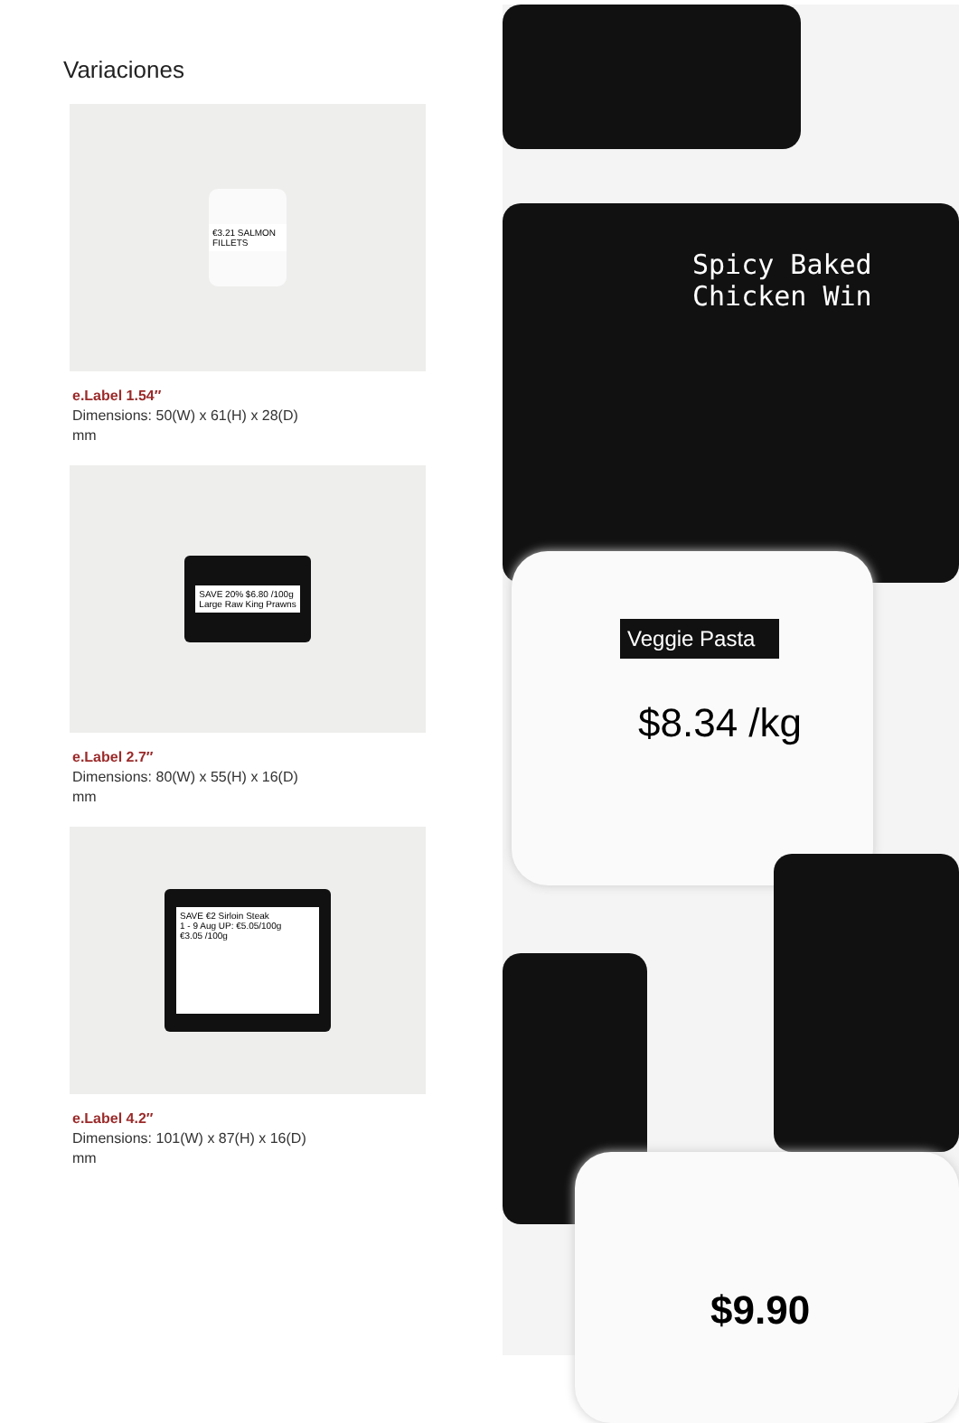Variaciones
€3.21 SALMON FILLETS
e.Label 1.54″
Dimensions: 50(W) x 61(H) x 28(D) mm
SAVE 20% $6.80 /100g
Large Raw King Prawns
e.Label 2.7″
Dimensions: 80(W) x 55(H) x 16(D) mm
SAVE €2 Sirloin Steak
1 - 9 Aug UP: €5.05/100g
€3.05 /100g
e.Label 4.2″
Dimensions: 101(W) x 87(H) x 16(D) mm
Spicy Baked
Chicken Win
Veggie Pasta
$8.34 /kg
$9.90